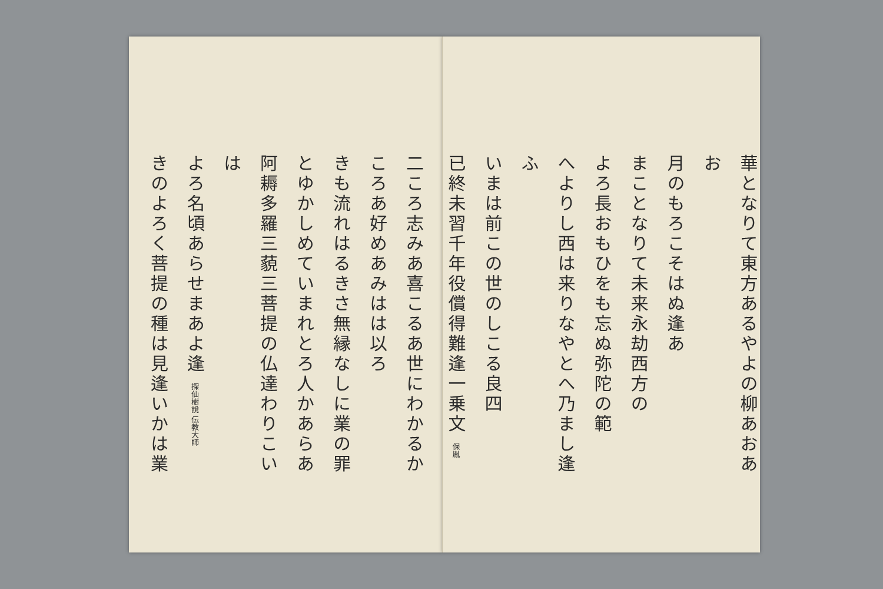華となりて東方あるやよの柳あおあお
月のもろこそはぬ逢あ
まことなりて未来永劫西方の
よろ長おもひをも忘ぬ弥陀の範
へよりし西は来りなやとへ乃まし逢ふ
いまは前この世のしこる良四
已終未習千年役償得難逢一乗文 保胤
二ころ志みあ喜こるあ世にわかるか
ころあ好めあみはは以ろ
きも流れはるきさ無縁なしに業の罪
とゆかしめていまれとろ人かあらあ
阿耨多羅三藐三菩提の仏達わりこいは
よろ名頃あらせまあよ逢 探仙樹說 伝教大師
きのよろく菩提の種は見逢いかは業